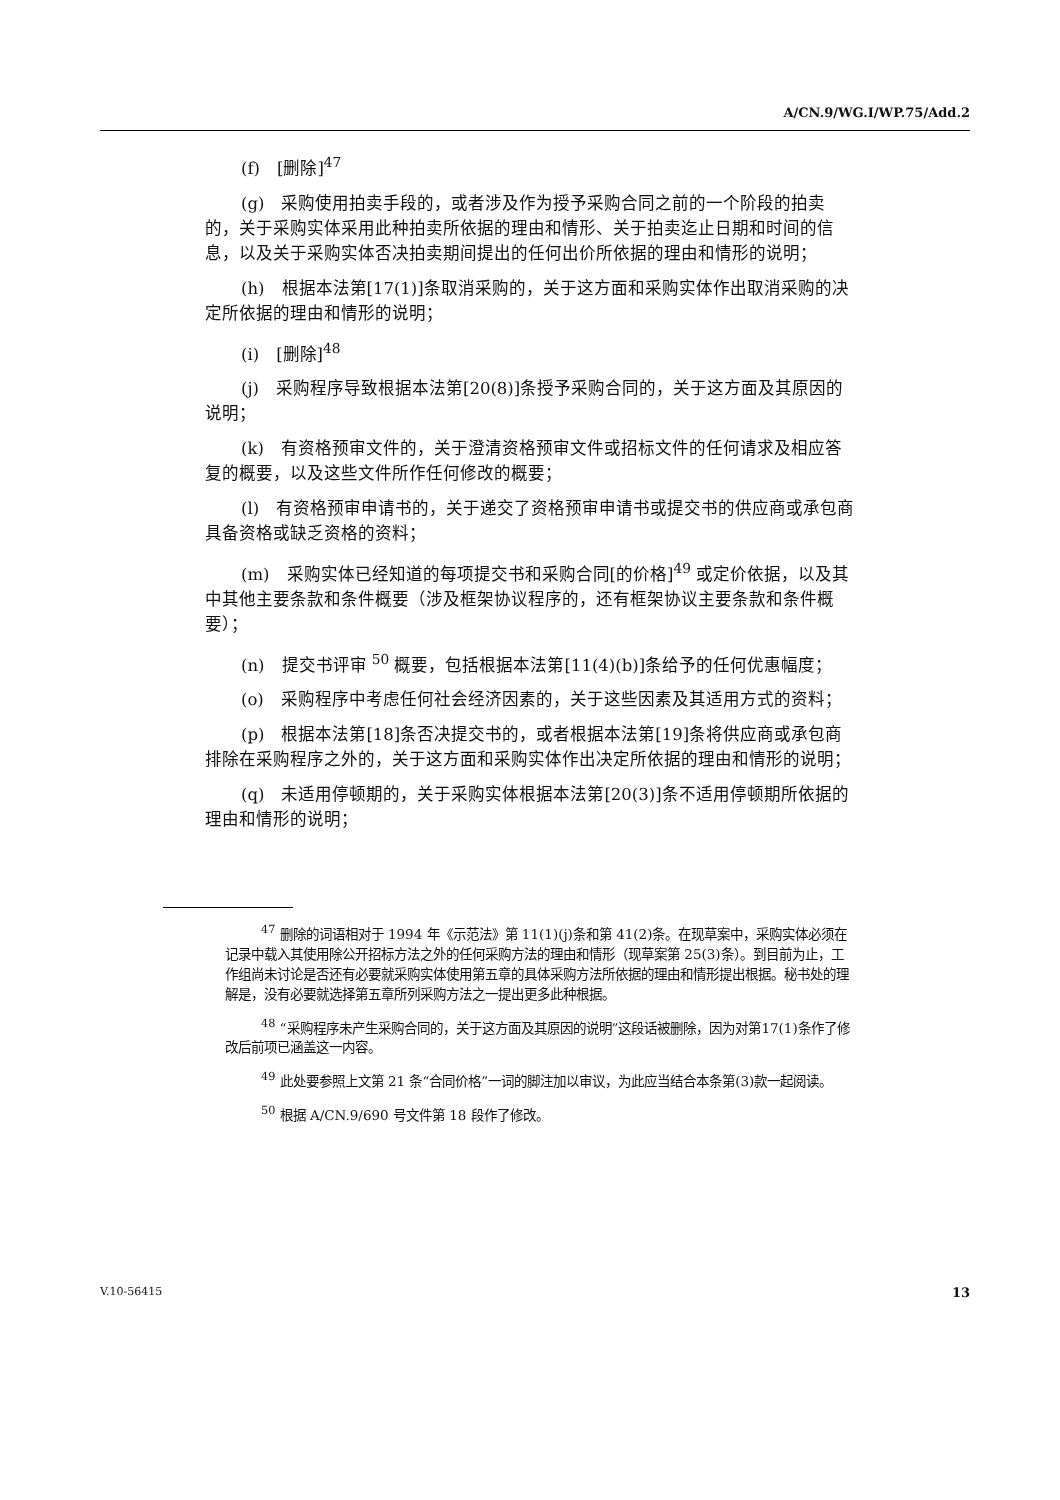A/CN.9/WG.I/WP.75/Add.2
(f)　[删除]<sup>47</sup>
(g)　采购使用拍卖手段的，或者涉及作为授予采购合同之前的一个阶段的拍卖的，关于采购实体采用此种拍卖所依据的理由和情形、关于拍卖迄止日期和时间的信息，以及关于采购实体否决拍卖期间提出的任何出价所依据的理由和情形的说明；
(h)　根据本法第[17(1)]条取消采购的，关于这方面和采购实体作出取消采购的决定所依据的理由和情形的说明；
(i)　[删除]<sup>48</sup>
(j)　采购程序导致根据本法第[20(8)]条授予采购合同的，关于这方面及其原因的说明；
(k)　有资格预审文件的，关于澄清资格预审文件或招标文件的任何请求及相应答复的概要，以及这些文件所作任何修改的概要；
(l)　有资格预审申请书的，关于递交了资格预审申请书或提交书的供应商或承包商具备资格或缺乏资格的资料；
(m)　采购实体已经知道的每项提交书和采购合同[的价格]<sup>49</sup> 或定价依据，以及其中其他主要条款和条件概要（涉及框架协议程序的，还有框架协议主要条款和条件概要）；
(n)　提交书评审 <sup>50</sup> 概要，包括根据本法第[11(4)(b)]条给予的任何优惠幅度；
(o)　采购程序中考虑任何社会经济因素的，关于这些因素及其适用方式的资料；
(p)　根据本法第[18]条否决提交书的，或者根据本法第[19]条将供应商或承包商排除在采购程序之外的，关于这方面和采购实体作出决定所依据的理由和情形的说明；
(q)　未适用停顿期的，关于采购实体根据本法第[20(3)]条不适用停顿期所依据的理由和情形的说明；
<sup>47</sup> 删除的词语相对于 1994 年《示范法》第 11(1)(j)条和第 41(2)条。在现草案中，采购实体必须在记录中载入其使用除公开招标方法之外的任何采购方法的理由和情形（现草案第 25(3)条）。到目前为止，工作组尚未讨论是否还有必要就采购实体使用第五章的具体采购方法所依据的理由和情形提出根据。秘书处的理解是，没有必要就选择第五章所列采购方法之一提出更多此种根据。
<sup>48</sup> “采购程序未产生采购合同的，关于这方面及其原因的说明”这段话被删除，因为对第17(1)条作了修改后前项已涵盖这一内容。
<sup>49</sup> 此处要参照上文第 21 条“合同价格”一词的脚注加以审议，为此应当结合本条第(3)款一起阅读。
<sup>50</sup> 根据 A/CN.9/690 号文件第 18 段作了修改。
V.10-56415 13